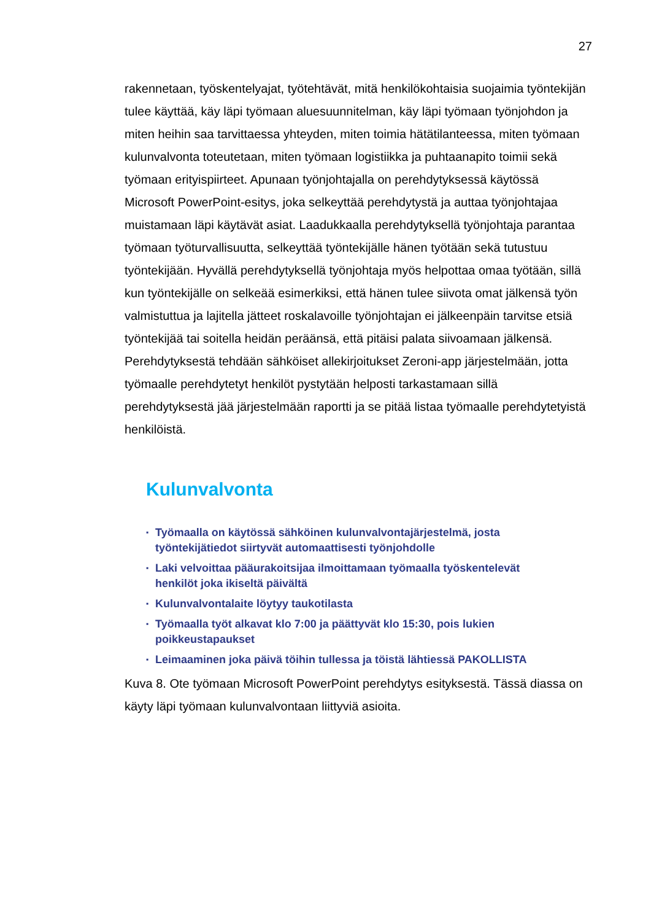27
rakennetaan, työskentelyajat, työtehtävät, mitä henkilökohtaisia suojaimia työntekijän tulee käyttää, käy läpi työmaan aluesuunnitelman, käy läpi työmaan työnjohdon ja miten heihin saa tarvittaessa yhteyden, miten toimia hätätilanteessa, miten työmaan kulunvalvonta toteutetaan, miten työmaan logistiikka ja puhtaanapito toimii sekä työmaan erityispiirteet. Apunaan työnjohtajalla on perehdytyksessä käytössä Microsoft PowerPoint-esitys, joka selkeyttää perehdytystä ja auttaa työnjohtajaa muistamaan läpi käytävät asiat. Laadukkaalla perehdytyksellä työnjohtaja parantaa työmaan työturvallisuutta, selkeyttää työntekijälle hänen työtään sekä tutustuu työntekijään. Hyvällä perehdytyksellä työnjohtaja myös helpottaa omaa työtään, sillä kun työntekijälle on selkeää esimerkiksi, että hänen tulee siivota omat jälkensä työn valmistuttua ja lajitella jätteet roskalavoille työnjohtajan ei jälkeenpäin tarvitse etsiä työntekijää tai soitella heidän peräänsä, että pitäisi palata siivoamaan jälkensä. Perehdytyksestä tehdään sähköiset allekirjoitukset Zeroni-app järjestelmään, jotta työmaalle perehdytetyt henkilöt pystytään helposti tarkastamaan sillä perehdytyksestä jää järjestelmään raportti ja se pitää listaa työmaalle perehdytetyistä henkilöistä.
Kulunvalvonta
▪ Työmaalla on käytössä sähköinen kulunvalvontajärjestelmä, josta
työntekijätiedot siirtyvät automaattisesti työnjohdolle
▪ Laki velvoittaa pääurakoitsijaa ilmoittamaan työmaalla työskentelevät
henkilöt joka ikiseltä päivältä
▪ Kulunvalvontalaite löytyy taukotilasta
▪ Työmaalla työt alkavat klo 7:00 ja päättyvät klo 15:30, pois lukien
poikkeustapaukset
▪ Leimaaminen joka päivä töihin tullessa ja töistä lähtiessä PAKOLLISTA
Kuva 8. Ote työmaan Microsoft PowerPoint perehdytys esityksestä. Tässä diassa on käyty läpi työmaan kulunvalvontaan liittyviä asioita.